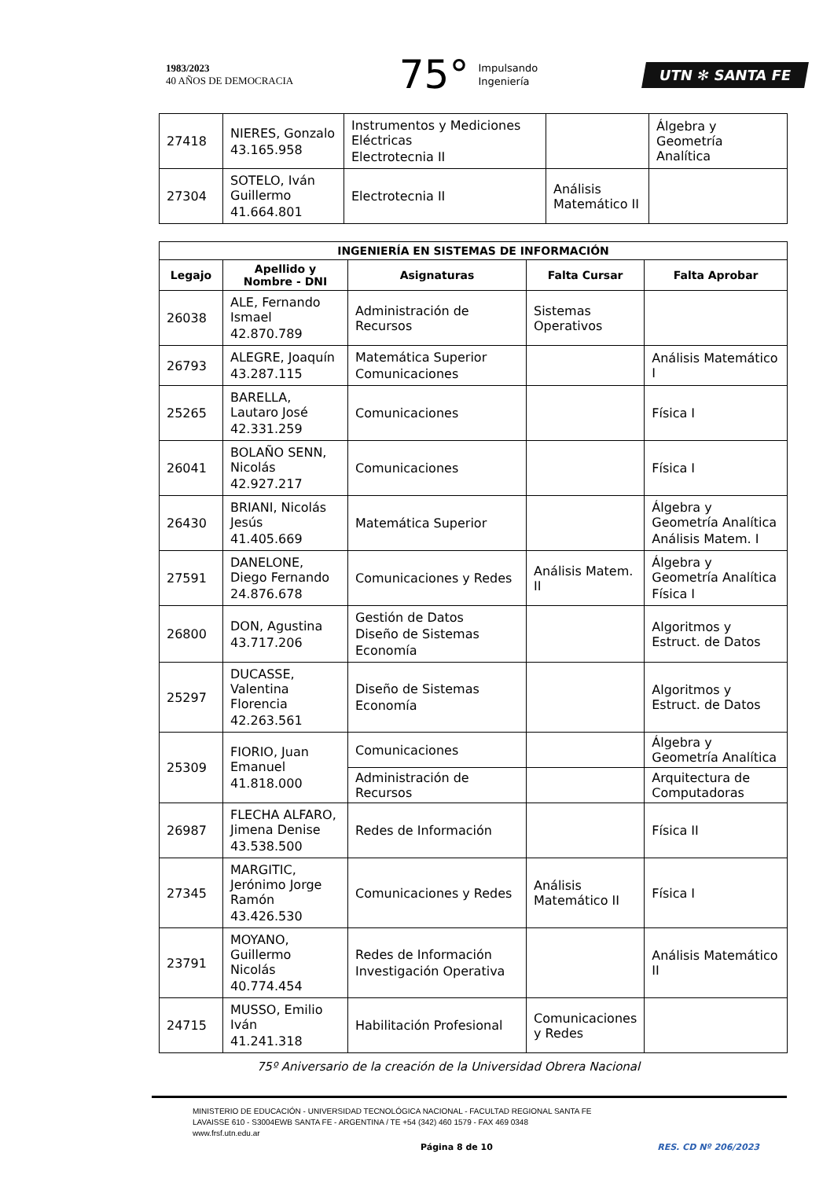1983/2023
40 AÑOS DE DEMOCRACIA
75° Impulsando
Ingeniería
UTN ✻ SANTA FE
| 27418 | NIERES, Gonzalo 43.165.958 | Instrumentos y Mediciones Eléctricas Electrotecnia II | | Álgebra y Geometría Analítica |
| 27304 | SOTELO, Iván Guillermo 41.664.801 | Electrotecnia II | Análisis Matemático II | |
| INGENIERÍA EN SISTEMAS DE INFORMACIÓN | | | | |
| --- | --- | --- | --- | --- |
| Legajo | Apellido y Nombre - DNI | Asignaturas | Falta Cursar | Falta Aprobar |
| 26038 | ALE, Fernando Ismael 42.870.789 | Administración de Recursos | Sistemas Operativos | |
| 26793 | ALEGRE, Joaquín 43.287.115 | Matemática Superior Comunicaciones | | Análisis Matemático I |
| 25265 | BARELLA, Lautaro José 42.331.259 | Comunicaciones | | Física I |
| 26041 | BOLAÑO SENN, Nicolás 42.927.217 | Comunicaciones | | Física I |
| 26430 | BRIANI, Nicolás Jesús 41.405.669 | Matemática Superior | | Álgebra y Geometría Analítica Análisis Matem. I |
| 27591 | DANELONE, Diego Fernando 24.876.678 | Comunicaciones y Redes | Análisis Matem. II | Álgebra y Geometría Analítica Física I |
| 26800 | DON, Agustina 43.717.206 | Gestión de Datos Diseño de Sistemas Economía | | Algoritmos y Estruct. de Datos |
| 25297 | DUCASSE, Valentina Florencia 42.263.561 | Diseño de Sistemas Economía | | Algoritmos y Estruct. de Datos |
| 25309 | FIORIO, Juan Emanuel 41.818.000 | Comunicaciones | | Álgebra y Geometría Analítica |
| | | Administración de Recursos | | Arquitectura de Computadoras |
| 26987 | FLECHA ALFARO, Jimena Denise 43.538.500 | Redes de Información | | Física II |
| 27345 | MARGITIC, Jerónimo Jorge Ramón 43.426.530 | Comunicaciones y Redes | Análisis Matemático II | Física I |
| 23791 | MOYANO, Guillermo Nicolás 40.774.454 | Redes de Información Investigación Operativa | | Análisis Matemático II |
| 24715 | MUSSO, Emilio Iván 41.241.318 | Habilitación Profesional | Comunicaciones y Redes | |
75º Aniversario de la creación de la Universidad Obrera Nacional
MINISTERIO DE EDUCACIÓN - UNIVERSIDAD TECNOLÓGICA NACIONAL - FACULTAD REGIONAL SANTA FE
LAVAISSE 610 - S3004EWB SANTA FE - ARGENTINA / TE +54 (342) 460 1579 - FAX 469 0348
www.frsf.utn.edu.ar
Página 8 de 10 RES. CD Nº 206/2023